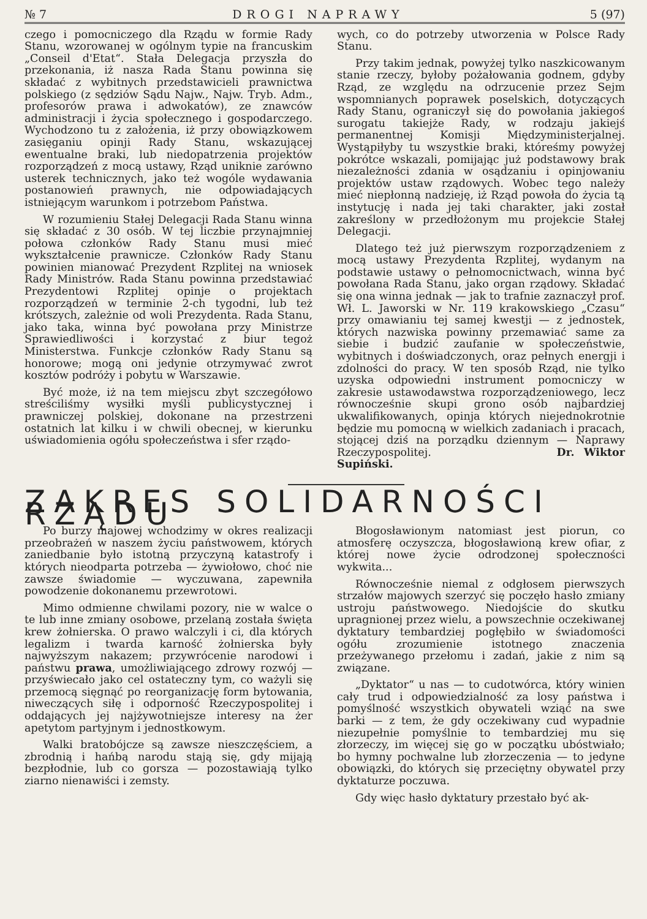№ 7 DROGI NAPRAWY 5 (97)
czego i pomocniczego dla Rządu w formie Rady Stanu, wzorowanej w ogólnym typie na francuskim „Conseil d'Etat“. Stała Delegacja przyszła do przekonania, iż nasza Rada Stanu powinna się składać z wybitnych przedstawicieli prawnictwa polskiego (z sędziów Sądu Najw., Najw. Tryb. Adm., profesorów prawa i adwokatów), ze znawców administracji i życia społecznego i gospodarczego. Wychodzono tu z założenia, iż przy obowiązkowem zasięganiu opinji Rady Stanu, wskazującej ewentualne braki, lub niedopatrzenia projektów rozporządzeń z mocą ustawy, Rząd uniknie zarówno usterek technicznych, jako też wogóle wydawania postanowień prawnych, nie odpowiadających istniejącym warunkom i potrzebom Państwa.
W rozumieniu Stałej Delegacji Rada Stanu winna się składać z 30 osób. W tej liczbie przynajmniej połowa członków Rady Stanu musi mieć wykształcenie prawnicze. Członków Rady Stanu powinien mianować Prezydent Rzplitej na wniosek Rady Ministrów. Rada Stanu powinna przedstawiać Prezydentowi Rzplitej opinje o projektach rozporządzeń w terminie 2-ch tygodni, lub też krótszych, zależnie od woli Prezydenta. Rada Stanu, jako taka, winna być powołana przy Ministrze Sprawiedliwości i korzystać z biur tegoż Ministerstwa. Funkcje członków Rady Stanu są honorowe; mogą oni jedynie otrzymywać zwrot kosztów podróży i pobytu w Warszawie.
Być może, iż na tem miejscu zbyt szczegółowo streściliśmy wysiłki myśli publicystycznej i prawniczej polskiej, dokonane na przestrzeni ostatnich lat kilku i w chwili obecnej, w kierunku uświadomienia ogółu społeczeństwa i sfer rządo-
wych, co do potrzeby utworzenia w Polsce Rady Stanu.
Przy takim jednak, powyżej tylko naszkicowanym stanie rzeczy, byłoby pożałowania godnem, gdyby Rząd, ze względu na odrzucenie przez Sejm wspomnianych poprawek poselskich, dotyczących Rady Stanu, ograniczył się do powołania jakiegoś surogatu takiejże Rady, w rodzaju jakiejś permanentnej Komisji Międzyministerjalnej. Wystąpiłyby tu wszystkie braki, któreśmy powyżej pokrótce wskazali, pomijając już podstawowy brak niezależności zdania w osądzaniu i opinjowaniu projektów ustaw rządowych. Wobec tego należy mieć niepłonną nadzieję, iż Rząd powoła do życia tą instytucję i nada jej taki charakter, jaki został zakreślony w przedłożonym mu projekcie Stałej Delegacji.
Dlatego też już pierwszym rozporządzeniem z mocą ustawy Prezydenta Rzplitej, wydanym na podstawie ustawy o pełnomocnictwach, winna być powołana Rada Stanu, jako organ rządowy. Składać się ona winna jednak — jak to trafnie zaznaczył prof. Wł. L. Jaworski w Nr. 119 krakowskiego „Czasu“ przy omawianiu tej samej kwestji — z jednostek, których nazwiska powinny przemawiać same za siebie i budzić zaufanie w społeczeństwie, wybitnych i doświadczonych, oraz pełnych energji i zdolności do pracy. W ten sposób Rząd, nie tylko uzyska odpowiedni instrument pomocniczy w zakresie ustawodawstwa rozporządzeniowego, lecz równocześnie skupi grono osób najbardziej ukwalifikowanych, opinja których niejednokrotnie będzie mu pomocną w wielkich zadaniach i pracach, stojącej dziś na porządku dziennym — Naprawy Rzeczypospolitej. Dr. Wiktor Supiński.
ZAKRES SOLIDARNOŚCI RZĄDU
Po burzy majowej wchodzimy w okres realizacji przeobrażeń w naszem życiu państwowem, których zaniedbanie było istotną przyczyną katastrofy i których nieodparta potrzeba — żywiołowo, choć nie zawsze świadomie — wyczuwana, zapewniła powodzenie dokonanemu przewrotowi.
Mimo odmienne chwilami pozory, nie w walce o te lub inne zmiany osobowe, przelaną została święta krew żołnierska. O prawo walczyli i ci, dla których legalizm i twarda karność żołnierska były najwyższym nakazem; przywrócenie narodowi i państwu prawa, umożliwiającego zdrowy rozwój — przyświecało jako cel ostateczny tym, co ważyli się przemocą sięgnąć po reorganizację form bytowania, niweczących siłę i odporność Rzeczypospolitej i oddających jej najżywotniejsze interesy na żer apetytom partyjnym i jednostkowym.
Walki bratobójcze są zawsze nieszczęściem, a zbrodnią i hańbą narodu stają się, gdy mijają bezpłodnie, lub co gorsza — pozostawiają tylko ziarno nienawiści i zemsty.
Błogosławionym natomiast jest piorun, co atmosferę oczyszcza, błogosławioną krew ofiar, z której nowe życie odrodzonej społeczności wykwita...
Równocześnie niemal z odgłosem pierwszych strzałów majowych szerzyć się poczęło hasło zmiany ustroju państwowego. Niedojście do skutku upragnionej przez wielu, a powszechnie oczekiwanej dyktatury tembardziej pogłębiło w świadomości ogółu zrozumienie istotnego znaczenia przeżywanego przełomu i zadań, jakie z nim są związane.
„Dyktator“ u nas — to cudotwórca, który winien cały trud i odpowiedzialność za losy państwa i pomyślność wszystkich obywateli wziąć na swe barki — z tem, że gdy oczekiwany cud wypadnie niezupełnie pomyślnie to tembardziej mu się złorzeczy, im więcej się go w początku ubóstwiało; bo hymny pochwalne lub złorzeczenia — to jedyne obowiązki, do których się przeciętny obywatel przy dyktaturze poczuwa.
Gdy więc hasło dyktatury przestało być ak-